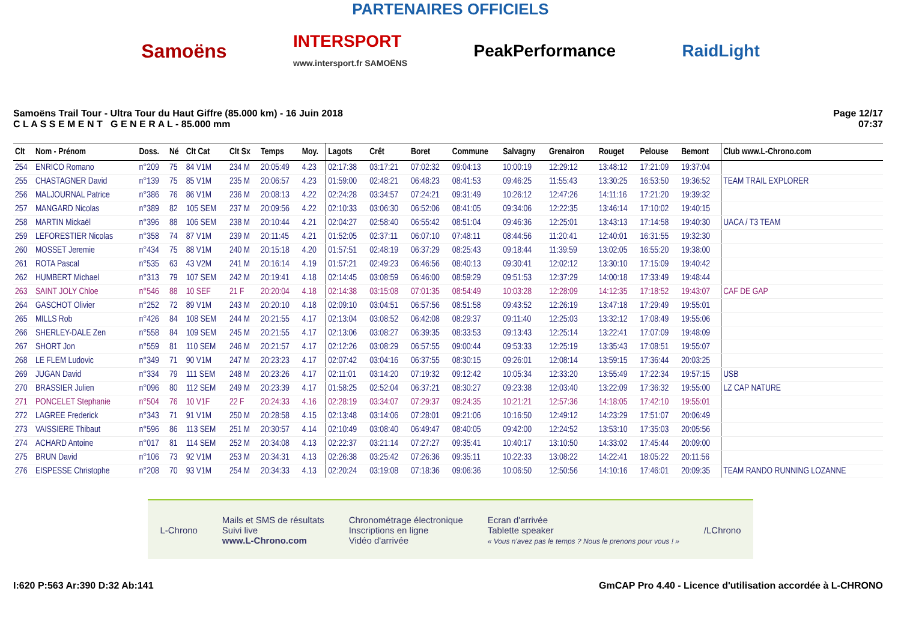PARTENAIRES OFFICIELS
Samoëns INTERSPORT
www.intersport.fr SAMOËNS PeakPerformance RaidLight
Samoëns Trail Tour - Ultra Tour du Haut Giffre (85.000 km) - 16 Juin 2018
C L A S S E M E N T G E N E R A L - 85.000 mm
Page 12/17
07:37
| Clt | Nom - Prénom | Doss. | Né | Clt Cat | Clt Sx | Temps | Moy. | Lagots | Crêt | Boret | Commune | Salvagny | Grenairon | Rouget | Pelouse | Bemont | Club www.L-Chrono.com |
| --- | --- | --- | --- | --- | --- | --- | --- | --- | --- | --- | --- | --- | --- | --- | --- | --- | --- |
| 254 | ENRICO Romano | n°209 | 75 | 84 V1M | 234 M | 20:05:49 | 4.23 | 02:17:38 | 03:17:21 | 07:02:32 | 09:04:13 | 10:00:19 | 12:29:12 | 13:48:12 | 17:21:09 | 19:37:04 | |
| 255 | CHASTAGNER David | n°139 | 75 | 85 V1M | 235 M | 20:06:57 | 4.23 | 01:59:00 | 02:48:21 | 06:48:23 | 08:41:53 | 09:46:25 | 11:55:43 | 13:30:25 | 16:53:50 | 19:36:52 | TEAM TRAIL EXPLORER |
| 256 | MALJOURNAL Patrice | n°386 | 76 | 86 V1M | 236 M | 20:08:13 | 4.22 | 02:24:28 | 03:34:57 | 07:24:21 | 09:31:49 | 10:26:12 | 12:47:26 | 14:11:16 | 17:21:20 | 19:39:32 | |
| 257 | MANGARD Nicolas | n°389 | 82 | 105 SEM | 237 M | 20:09:56 | 4.22 | 02:10:33 | 03:06:30 | 06:52:06 | 08:41:05 | 09:34:06 | 12:22:35 | 13:46:14 | 17:10:02 | 19:40:15 | |
| 258 | MARTIN Mickaël | n°396 | 88 | 106 SEM | 238 M | 20:10:44 | 4.21 | 02:04:27 | 02:58:40 | 06:55:42 | 08:51:04 | 09:46:36 | 12:25:01 | 13:43:13 | 17:14:58 | 19:40:30 | UACA / T3 TEAM |
| 259 | LEFORESTIER Nicolas | n°358 | 74 | 87 V1M | 239 M | 20:11:45 | 4.21 | 01:52:05 | 02:37:11 | 06:07:10 | 07:48:11 | 08:44:56 | 11:20:41 | 12:40:01 | 16:31:55 | 19:32:30 | |
| 260 | MOSSET Jeremie | n°434 | 75 | 88 V1M | 240 M | 20:15:18 | 4.20 | 01:57:51 | 02:48:19 | 06:37:29 | 08:25:43 | 09:18:44 | 11:39:59 | 13:02:05 | 16:55:20 | 19:38:00 | |
| 261 | ROTA Pascal | n°535 | 63 | 43 V2M | 241 M | 20:16:14 | 4.19 | 01:57:21 | 02:49:23 | 06:46:56 | 08:40:13 | 09:30:41 | 12:02:12 | 13:30:10 | 17:15:09 | 19:40:42 | |
| 262 | HUMBERT Michael | n°313 | 79 | 107 SEM | 242 M | 20:19:41 | 4.18 | 02:14:45 | 03:08:59 | 06:46:00 | 08:59:29 | 09:51:53 | 12:37:29 | 14:00:18 | 17:33:49 | 19:48:44 | |
| 263 | SAINT JOLY Chloe | n°546 | 88 | 10 SEF | 21 F | 20:20:04 | 4.18 | 02:14:38 | 03:15:08 | 07:01:35 | 08:54:49 | 10:03:28 | 12:28:09 | 14:12:35 | 17:18:52 | 19:43:07 | CAF DE GAP |
| 264 | GASCHOT Olivier | n°252 | 72 | 89 V1M | 243 M | 20:20:10 | 4.18 | 02:09:10 | 03:04:51 | 06:57:56 | 08:51:58 | 09:43:52 | 12:26:19 | 13:47:18 | 17:29:49 | 19:55:01 | |
| 265 | MILLS Rob | n°426 | 84 | 108 SEM | 244 M | 20:21:55 | 4.17 | 02:13:04 | 03:08:52 | 06:42:08 | 08:29:37 | 09:11:40 | 12:25:03 | 13:32:12 | 17:08:49 | 19:55:06 | |
| 266 | SHERLEY-DALE Zen | n°558 | 84 | 109 SEM | 245 M | 20:21:55 | 4.17 | 02:13:06 | 03:08:27 | 06:39:35 | 08:33:53 | 09:13:43 | 12:25:14 | 13:22:41 | 17:07:09 | 19:48:09 | |
| 267 | SHORT Jon | n°559 | 81 | 110 SEM | 246 M | 20:21:57 | 4.17 | 02:12:26 | 03:08:29 | 06:57:55 | 09:00:44 | 09:53:33 | 12:25:19 | 13:35:43 | 17:08:51 | 19:55:07 | |
| 268 | LE FLEM Ludovic | n°349 | 71 | 90 V1M | 247 M | 20:23:23 | 4.17 | 02:07:42 | 03:04:16 | 06:37:55 | 08:30:15 | 09:26:01 | 12:08:14 | 13:59:15 | 17:36:44 | 20:03:25 | |
| 269 | JUGAN David | n°334 | 79 | 111 SEM | 248 M | 20:23:26 | 4.17 | 02:11:01 | 03:14:20 | 07:19:32 | 09:12:42 | 10:05:34 | 12:33:20 | 13:55:49 | 17:22:34 | 19:57:15 | USB |
| 270 | BRASSIER Julien | n°096 | 80 | 112 SEM | 249 M | 20:23:39 | 4.17 | 01:58:25 | 02:52:04 | 06:37:21 | 08:30:27 | 09:23:38 | 12:03:40 | 13:22:09 | 17:36:32 | 19:55:00 | LZ CAP NATURE |
| 271 | PONCELET Stephanie | n°504 | 76 | 10 V1F | 22 F | 20:24:33 | 4.16 | 02:28:19 | 03:34:07 | 07:29:37 | 09:24:35 | 10:21:21 | 12:57:36 | 14:18:05 | 17:42:10 | 19:55:01 | |
| 272 | LAGREE Frederick | n°343 | 71 | 91 V1M | 250 M | 20:28:58 | 4.15 | 02:13:48 | 03:14:06 | 07:28:01 | 09:21:06 | 10:16:50 | 12:49:12 | 14:23:29 | 17:51:07 | 20:06:49 | |
| 273 | VAISSIERE Thibaut | n°596 | 86 | 113 SEM | 251 M | 20:30:57 | 4.14 | 02:10:49 | 03:08:40 | 06:49:47 | 08:40:05 | 09:42:00 | 12:24:52 | 13:53:10 | 17:35:03 | 20:05:56 | |
| 274 | ACHARD Antoine | n°017 | 81 | 114 SEM | 252 M | 20:34:08 | 4.13 | 02:22:37 | 03:21:14 | 07:27:27 | 09:35:41 | 10:40:17 | 13:10:50 | 14:33:02 | 17:45:44 | 20:09:00 | |
| 275 | BRUN David | n°106 | 73 | 92 V1M | 253 M | 20:34:31 | 4.13 | 02:26:38 | 03:25:42 | 07:26:36 | 09:35:11 | 10:22:33 | 13:08:22 | 14:22:41 | 18:05:22 | 20:11:56 | |
| 276 | EISPESSE Christophe | n°208 | 70 | 93 V1M | 254 M | 20:34:33 | 4.13 | 02:20:24 | 03:19:08 | 07:18:36 | 09:06:36 | 10:06:50 | 12:50:56 | 14:10:16 | 17:46:01 | 20:09:35 | TEAM RANDO RUNNING LOZANNE |
L-Chrono Mails et SMS de résultats
Suivi live
www.L-Chrono.com Chronométrage électronique
Inscriptions en ligne
Vidéo d'arrivée Ecran d'arrivée
Tablette speaker
« Vous n'avez pas le temps ? Nous le prenons pour vous ! » /LChrono
I:620 P:563 Ar:390 D:32 Ab:141 GmCAP Pro 4.40 - Licence d'utilisation accordée à L-CHRONO